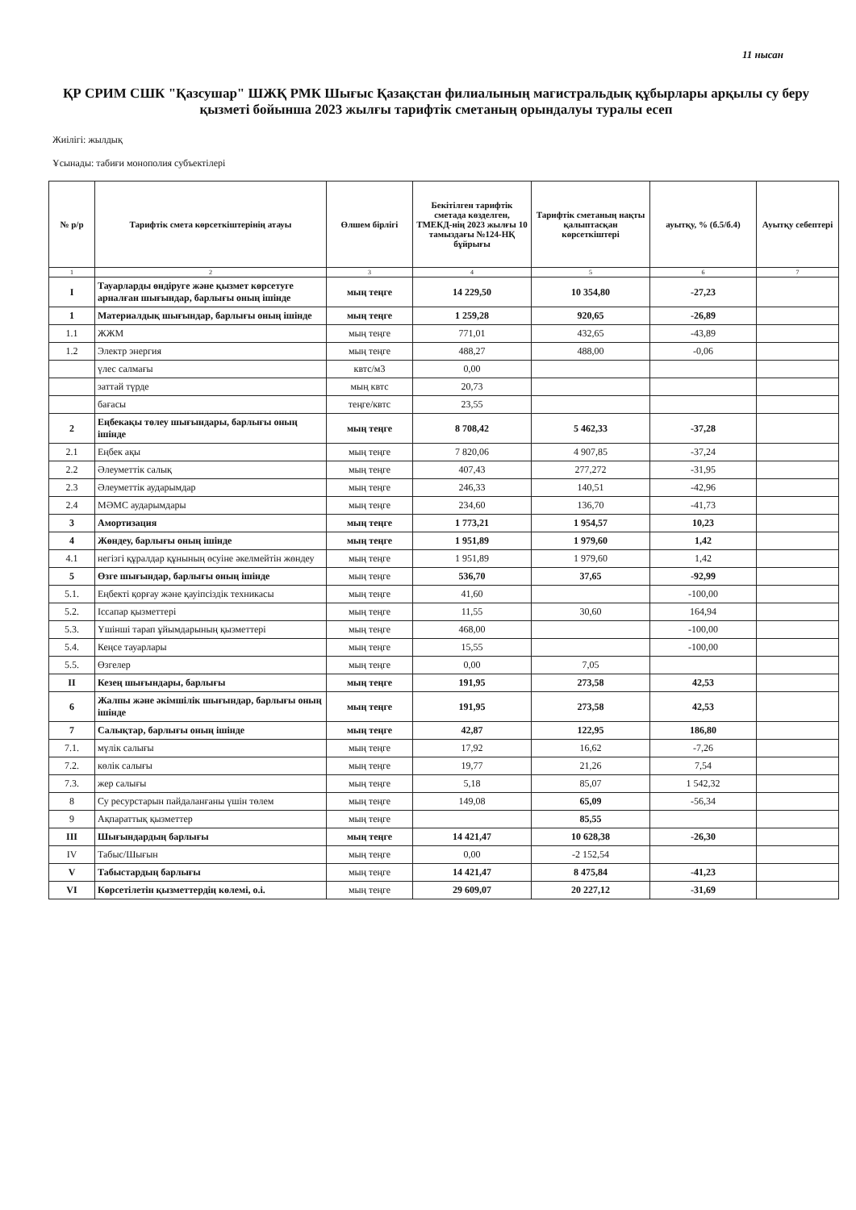11 нысан
ҚР СРИМ СШК "Қазсушар" ШЖҚ РМК Шығыс Қазақстан филиалының магистральдық құбырлары арқылы су беру қызметі бойынша 2023 жылғы тарифтік сметаның орындалуы туралы есеп
Жиілігі: жылдық
Ұсынады: табиғи монополия субъектілері
| № р/р | Тарифтік смета көрсеткіштерінің атауы | Өлшем бірлігі | Бекітілген тарифтік сметада көзделген, ТМЕКД-нің 2023 жылғы 10 тамыздағы №124-НҚ бұйрығы | Тарифтік сметаның нақты қалыптасқан көрсеткіштері | ауытқу, % (б.5/б.4) | Ауытқу себептері |
| --- | --- | --- | --- | --- | --- | --- |
| 1 | 2 | 3 | 4 | 5 | 6 | 7 |
| I | Тауарларды өндіруге және қызмет көрсетуге арналған шығындар, барлығы оның ішінде | мың теңге | 14 229,50 | 10 354,80 | -27,23 | |
| 1 | Материалдық шығындар, барлығы оның ішінде | мың теңге | 1 259,28 | 920,65 | -26,89 | |
| 1.1 | ЖЖМ | мың теңге | 771,01 | 432,65 | -43,89 | |
| 1.2 | Электр энергия | мың теңге | 488,27 | 488,00 | -0,06 | |
| | үлес салмағы | квтс/м3 | 0,00 | | | |
| | заттай түрде | мың квтс | 20,73 | | | |
| | бағасы | теңге/квтс | 23,55 | | | |
| 2 | Еңбекақы төлеу шығындары, барлығы оның ішінде | мың теңге | 8 708,42 | 5 462,33 | -37,28 | |
| 2.1 | Еңбек ақы | мың теңге | 7 820,06 | 4 907,85 | -37,24 | |
| 2.2 | Әлеуметтік салық | мың теңге | 407,43 | 277,272 | -31,95 | |
| 2.3 | Әлеуметтік аударымдар | мың теңге | 246,33 | 140,51 | -42,96 | |
| 2.4 | МӘМС аударымдары | мың теңге | 234,60 | 136,70 | -41,73 | |
| 3 | Амортизация | мың теңге | 1 773,21 | 1 954,57 | 10,23 | |
| 4 | Жөндеу, барлығы оның ішінде | мың теңге | 1 951,89 | 1 979,60 | 1,42 | |
| 4.1 | негізгі құралдар құнының өсуіне әкелмейтін жөндеу | мың теңге | 1 951,89 | 1 979,60 | 1,42 | |
| 5 | Өзге шығындар, барлығы оның ішінде | мың теңге | 536,70 | 37,65 | -92,99 | |
| 5.1. | Еңбекті қорғау және қауіпсіздік техникасы | мың теңге | 41,60 | | -100,00 | |
| 5.2. | Іссапар қызметтері | мың теңге | 11,55 | 30,60 | 164,94 | |
| 5.3. | Үшінші тарап ұйымдарының қызметтері | мың теңге | 468,00 | | -100,00 | |
| 5.4. | Кеңсе тауарлары | мың теңге | 15,55 | | -100,00 | |
| 5.5. | Өзгелер | мың теңге | 0,00 | 7,05 | | |
| II | Кезең шығындары, барлығы | мың теңге | 191,95 | 273,58 | 42,53 | |
| 6 | Жалпы және әкімшілік шығындар, барлығы оның ішінде | мың теңге | 191,95 | 273,58 | 42,53 | |
| 7 | Салықтар, барлығы оның ішінде | мың теңге | 42,87 | 122,95 | 186,80 | |
| 7.1. | мүлік салығы | мың теңге | 17,92 | 16,62 | -7,26 | |
| 7.2. | көлік салығы | мың теңге | 19,77 | 21,26 | 7,54 | |
| 7.3. | жер салығы | мың теңге | 5,18 | 85,07 | 1 542,32 | |
| 8 | Су ресурстарын пайдаланғаны үшін төлем | мың теңге | 149,08 | 65,09 | -56,34 | |
| 9 | Ақпараттық қызметтер | мың теңге | | 85,55 | | |
| III | Шығындардың барлығы | мың теңге | 14 421,47 | 10 628,38 | -26,30 | |
| IV | Табыс/Шығын | мың теңге | 0,00 | -2 152,54 | | |
| V | Табыстардың барлығы | мың теңге | 14 421,47 | 8 475,84 | -41,23 | |
| VI | Көрсетілетін қызметтердің көлемі, о.і. | мың теңге | 29 609,07 | 20 227,12 | -31,69 | |